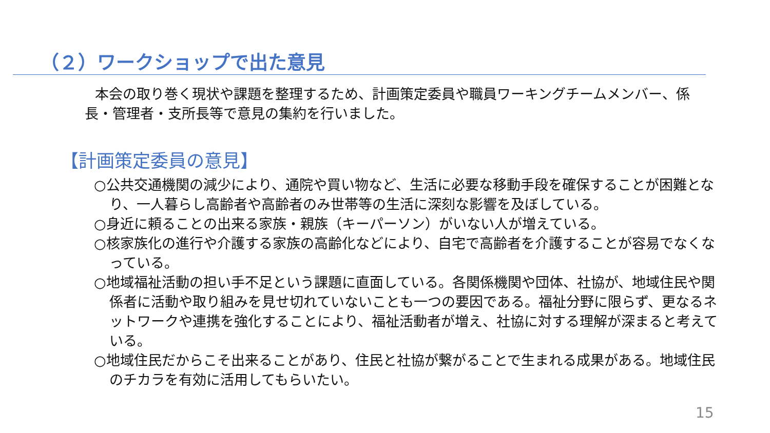（２）ワークショップで出た意見
本会の取り巻く現状や課題を整理するため、計画策定委員や職員ワーキングチームメンバー、係長・管理者・支所長等で意見の集約を行いました。
【計画策定委員の意見】
○公共交通機関の減少により、通院や買い物など、生活に必要な移動手段を確保することが困難となり、一人暮らし高齢者や高齢者のみ世帯等の生活に深刻な影響を及ぼしている。
○身近に頼ることの出来る家族・親族（キーパーソン）がいない人が増えている。
○核家族化の進行や介護する家族の高齢化などにより、自宅で高齢者を介護することが容易でなくなっている。
○地域福祉活動の担い手不足という課題に直面している。各関係機関や団体、社協が、地域住民や関係者に活動や取り組みを見せ切れていないことも一つの要因である。福祉分野に限らず、更なるネットワークや連携を強化することにより、福祉活動者が増え、社協に対する理解が深まると考えている。
○地域住民だからこそ出来ることがあり、住民と社協が繋がることで生まれる成果がある。地域住民のチカラを有効に活用してもらいたい。
15